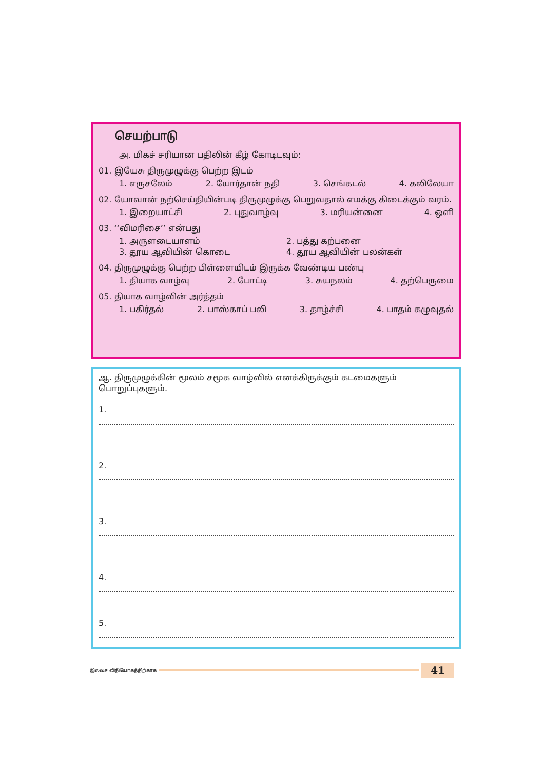செயற்பாடு
அ. மிகச் சரியான பதிலின் கீழ் கோடிடவும்:
01. இயேசு திருமுழுக்கு பெற்ற இடம்
1. எருசலேம் 2. யோர்தான் நதி 3. செங்கடல் 4. கலிலேயா
02. யோவான் நற்செய்தியின்படி திருமுழுக்கு பெறுவதால் எமக்கு கிடைக்கும் வரம்.
1. இறையாட்சி 2. புதுவாழ்வு 3. மரியன்னை 4. ஒளி
03. ‘‘விமரிசை’’ என்பது
1. அருளடையாளம் 2. பத்து கற்பனை 3. தூய ஆவியின் கொடை 4. தூய ஆவியின் பலன்கள்
04. திருமுழுக்கு பெற்ற பிள்ளையிடம் இருக்க வேண்டிய பண்பு
1. தியாக வாழ்வு 2. போட்டி 3. சுயநலம் 4. தற்பெருமை
05. தியாக வாழ்வின் அர்த்தம்
1. பகிர்தல் 2. பாஸ்காப் பலி 3. தாழ்ச்சி 4. பாதம் கழுவுதல்
ஆ. திருமுழுக்கின் மூலம் சமூக வாழ்வில் எனக்கிருக்கும் கடமைகளும் பொறுப்புகளும்.
1.
2.
3.
4.
5.
இலவச விநியோகத்திற்காக
41